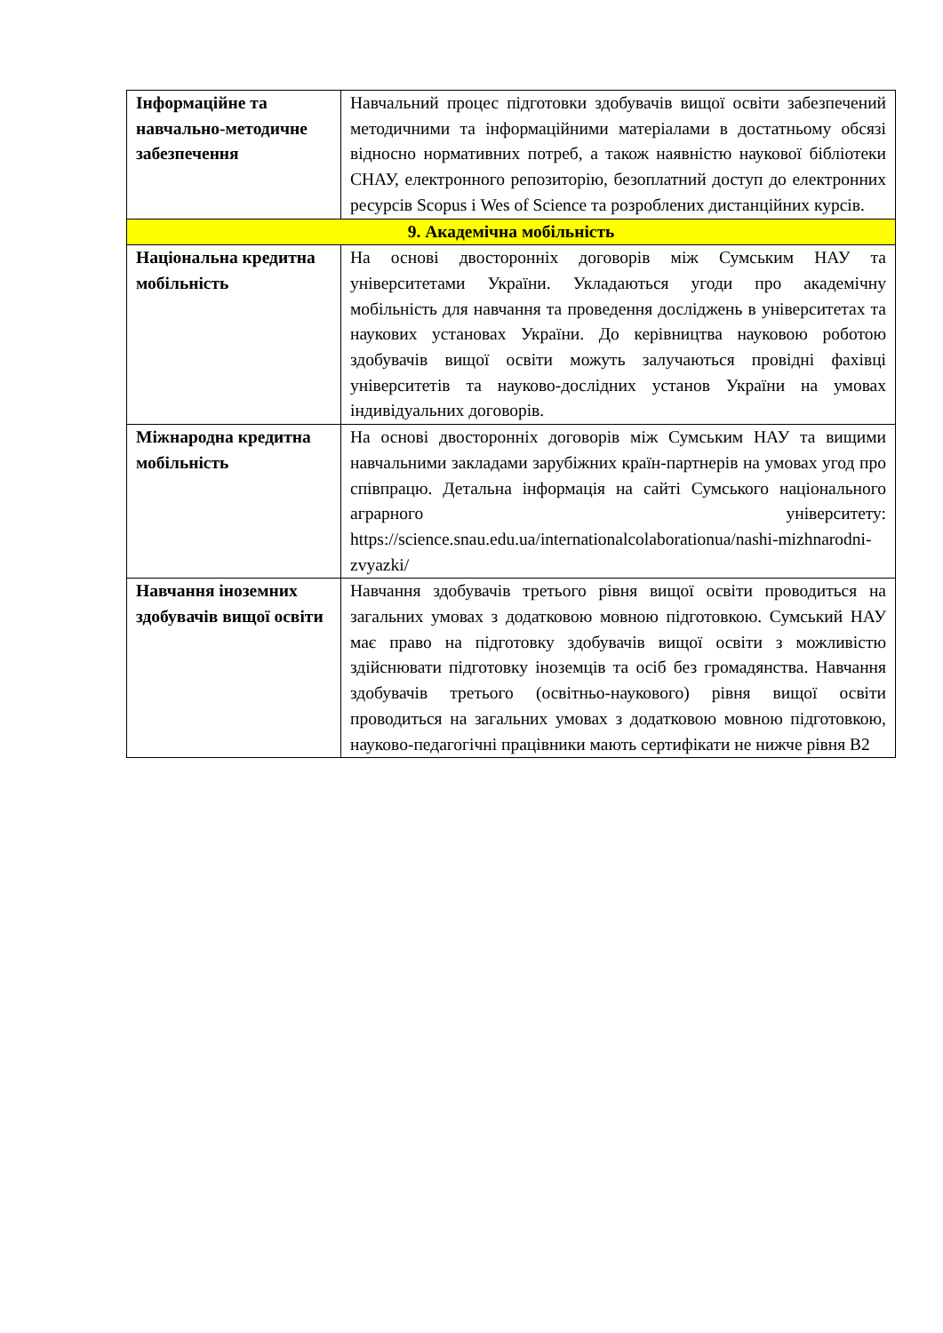| Інформаційне та навчально-методичне забезпечення | Навчальний процес підготовки здобувачів вищої освіти забезпечений методичними та інформаційними матеріалами в достатньому обсязі відносно нормативних потреб, а також наявністю наукової бібліотеки СНАУ, електронного репозиторію, безоплатний доступ до електронних ресурсів Scopus і Wes of Science та розроблених дистанційних курсів. |
| 9. Академічна мобільність | |
| Національна кредитна мобільність | На основі двосторонніх договорів між Сумським НАУ та університетами України. Укладаються угоди про академічну мобільність для навчання та проведення досліджень в університетах та наукових установах України. До керівництва науковою роботою здобувачів вищої освіти можуть залучаються провідні фахівці університетів та науково-дослідних установ України на умовах індивідуальних договорів. |
| Міжнародна кредитна мобільність | На основі двосторонніх договорів між Сумським НАУ та вищими навчальними закладами зарубіжних країн-партнерів на умовах угод про співпрацю. Детальна інформація на сайті Сумського національного аграрного університету: https://science.snau.edu.ua/internationalcolaborationua/nashi-mizhnarodni-zvyazki/ |
| Навчання іноземних здобувачів вищої освіти | Навчання здобувачів третього рівня вищої освіти проводиться на загальних умовах з додатковою мовною підготовкою. Сумський НАУ має право на підготовку здобувачів вищої освіти з можливістю здійснювати підготовку іноземців та осіб без громадянства. Навчання здобувачів третього (освітньо-наукового) рівня вищої освіти проводиться на загальних умовах з додатковою мовною підготовкою, науково-педагогічні працівники мають сертифікати не нижче рівня В2 |